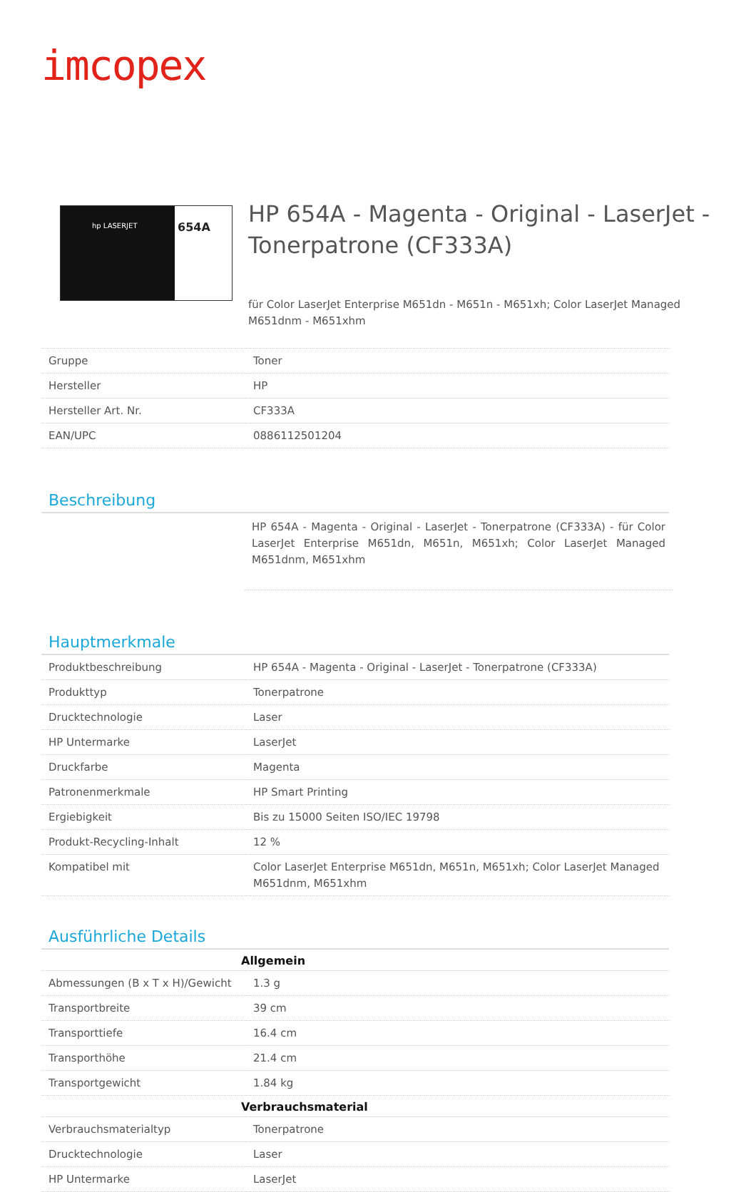imcopex
hp LASERJET
654A
HP 654A - Magenta - Original - LaserJet - Tonerpatrone (CF333A)
für Color LaserJet Enterprise M651dn - M651n - M651xh; Color LaserJet Managed M651dnm - M651xhm
| Gruppe | Toner |
| Hersteller | HP |
| Hersteller Art. Nr. | CF333A |
| EAN/UPC | 0886112501204 |
Beschreibung
HP 654A - Magenta - Original - LaserJet - Tonerpatrone (CF333A) - für Color LaserJet Enterprise M651dn, M651n, M651xh; Color LaserJet Managed M651dnm, M651xhm
Hauptmerkmale
| Produktbeschreibung | HP 654A - Magenta - Original - LaserJet - Tonerpatrone (CF333A) |
| Produkttyp | Tonerpatrone |
| Drucktechnologie | Laser |
| HP Untermarke | LaserJet |
| Druckfarbe | Magenta |
| Patronenmerkmale | HP Smart Printing |
| Ergiebigkeit | Bis zu 15000 Seiten ISO/IEC 19798 |
| Produkt-Recycling-Inhalt | 12 % |
| Kompatibel mit | Color LaserJet Enterprise M651dn, M651n, M651xh; Color LaserJet Managed M651dnm, M651xhm |
Ausführliche Details
| Allgemein | |
| --- | --- |
| Abmessungen (B x T x H)/Gewicht | 1.3 g |
| Transportbreite | 39 cm |
| Transporttiefe | 16.4 cm |
| Transporthöhe | 21.4 cm |
| Transportgewicht | 1.84 kg |
| Verbrauchsmaterial | |
| Verbrauchsmaterialtyp | Tonerpatrone |
| Drucktechnologie | Laser |
| HP Untermarke | LaserJet |